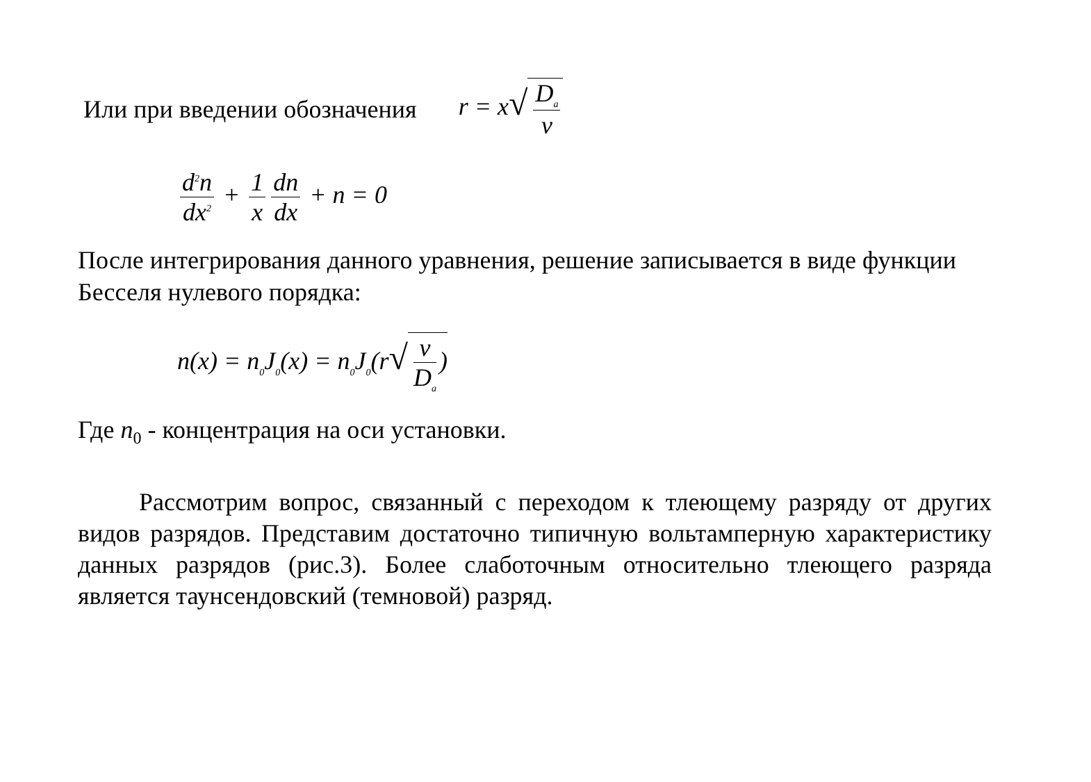Или при введении обозначения r = x√ D<sub>a</sub> ν
d<sup>2</sup>n dx<sup>2</sup> + 1 x dn dx + n = 0
После интегрирования данного уравнения, решение записывается в виде функции Бесселя нулевого порядка:
n(x) = n<sub>0</sub>J<sub>0</sub>(x) = n<sub>0</sub>J<sub>0</sub>(r√ ν D<sub>a</sub>)
Где n<sub>0</sub> - концентрация на оси установки.
Рассмотрим вопрос, связанный с переходом к тлеющему разряду от других видов разрядов. Представим достаточно типичную вольтамперную характеристику данных разрядов (рис.3). Более слаботочным относительно тлеющего разряда является таунсендовский (темновой) разряд.